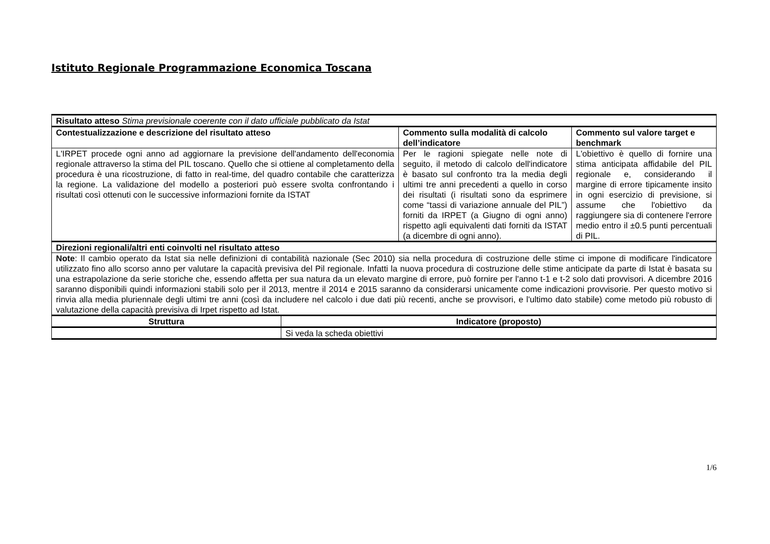Istituto Regionale Programmazione Economica Toscana
| Risultato atteso Stima previsionale coerente con il dato ufficiale pubblicato da Istat | | | |
| Contestualizzazione e descrizione del risultato atteso | | Commento sulla modalità di calcolo dell’indicatore | Commento sul valore target e benchmark |
| L'IRPET procede ogni anno ad aggiornare la previsione dell'andamento dell'economia regionale attraverso la stima del PIL toscano. Quello che si ottiene al completamento della procedura è una ricostruzione, di fatto in real-time, del quadro contabile che caratterizza la regione. La validazione del modello a posteriori può essere svolta confrontando i risultati così ottenuti con le successive informazioni fornite da ISTAT | | Per le ragioni spiegate nelle note di seguito, il metodo di calcolo dell'indicatore è basato sul confronto tra la media degli ultimi tre anni precedenti a quello in corso dei risultati (i risultati sono da esprimere come “tassi di variazione annuale del PIL”) forniti da IRPET (a Giugno di ogni anno) rispetto agli equivalenti dati forniti da ISTAT (a dicembre di ogni anno). | L'obiettivo è quello di fornire una stima anticipata affidabile del PIL regionale e, considerando il margine di errore tipicamente insito in ogni esercizio di previsione, si assume che l'obiettivo da raggiungere sia di contenere l'errore medio entro il ±0.5 punti percentuali di PIL. |
| Direzioni regionali/altri enti coinvolti nel risultato atteso | | | |
| Note : Il cambio operato da Istat sia nelle definizioni di contabilità nazionale (Sec 2010) sia nella procedura di costruzione delle stime ci impone di modificare l'indicatore utilizzato fino allo scorso anno per valutare la capacità previsiva del Pil regionale. Infatti la nuova procedura di costruzione delle stime anticipate da parte di Istat è basata su una estrapolazione da serie storiche che, essendo affetta per sua natura da un elevato margine di errore, può fornire per l'anno t-1 e t-2 solo dati provvisori. A dicembre 2016 saranno disponibili quindi informazioni stabili solo per il 2013, mentre il 2014 e 2015 saranno da considerarsi unicamente come indicazioni provvisorie. Per questo motivo si rinvia alla media pluriennale degli ultimi tre anni (così da includere nel calcolo i due dati più recenti, anche se provvisori, e l'ultimo dato stabile) come metodo più robusto di valutazione della capacità previsiva di Irpet rispetto ad Istat. | | | |
| Struttura | Indicatore (proposto) | | |
| | Si veda la scheda obiettivi | | |
1/6